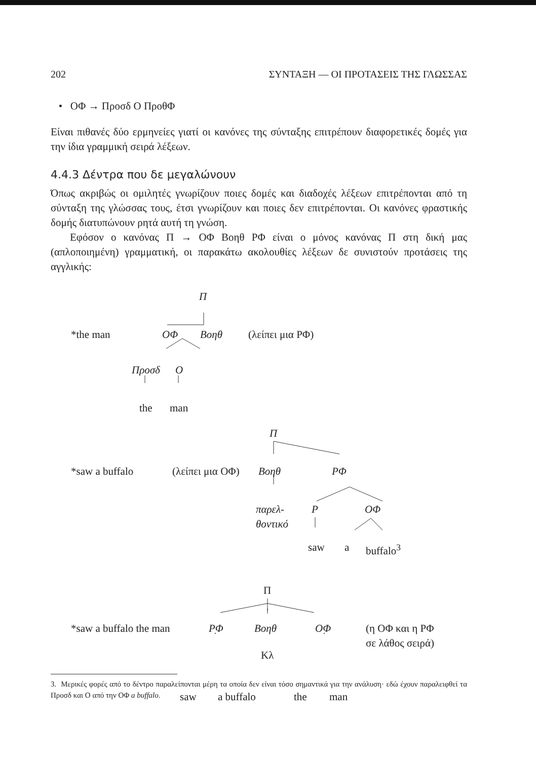202 ΣΥΝΤΑΞΗ — ΟΙ ΠΡΟΤΑΣΕΙΣ ΤΗΣ ΓΛΩΣΣΑΣ
• ΟΦ → Προσδ Ο ΠροθΦ
Είναι πιθανές δύο ερμηνείες γιατί οι κανόνες της σύνταξης επιτρέπουν διαφορετικές δομές για την ίδια γραμμική σειρά λέξεων.
4.4.3 Δέντρα που δε μεγαλώνουν
Όπως ακριβώς οι ομιλητές γνωρίζουν ποιες δομές και διαδοχές λέξεων επιτρέπονται από τη σύνταξη της γλώσσας τους, έτσι γνωρίζουν και ποιες δεν επιτρέπονται. Οι κανόνες φραστικής δομής διατυπώνουν ρητά αυτή τη γνώση.
Εφόσον ο κανόνας Π → ΟΦ Βοηθ ΡΦ είναι ο μόνος κανόνας Π στη δική μας (απλοποιημένη) γραμματική, οι παρακάτω ακολουθίες λέξεων δε συνιστούν προτάσεις της αγγλικής:
Π
*the man ΟΦ Βοηθ (λείπει μια ΡΦ)
Προσδ Ο
the man
Π
*saw a buffalo (λείπει μια ΟΦ) Βοηθ ΡΦ
παρελ-
θοντικό
Ρ ΟΦ
saw a buffalo<sup>3</sup>
Π
*saw a buffalo the man ΡΦ Βοηθ ΟΦ (η ΟΦ και η ΡΦ
σε λάθος σειρά)
Κλ
saw a buffalo the man
3. Μερικές φορές από το δέντρο παραλείπονται μέρη τα οποία δεν είναι τόσο σημαντικά για την ανάλυση· εδώ έχουν παραλειφθεί τα Προσδ και Ο από την ΟΦ a buffalo.